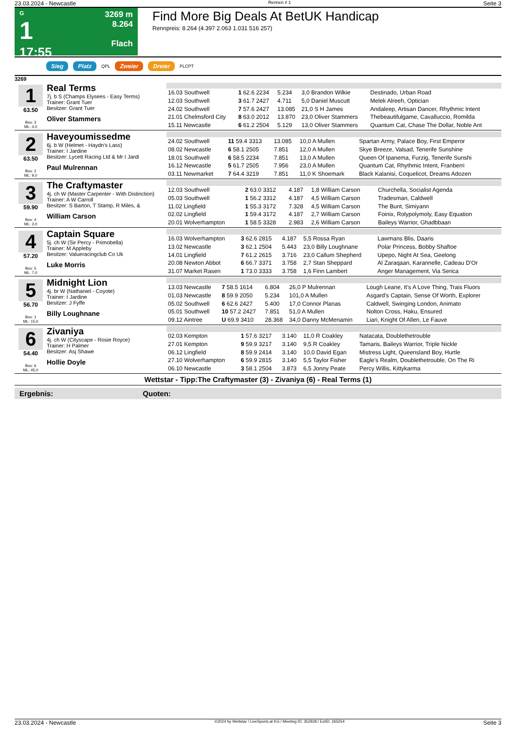23.03.2024 - Newcastle Rennen # 1 Seite 3
G
1
17:55
3269 m
8.264
Flach
Find More Big Deals At BetUK Handicap
Rennpreis: 8.264 (4.397 2.063 1.031 516 257)
Sieg Platz QPL Zweier Dreier PLCPT
3269
1
63.50
Box: 3
ML: 4,0
Real Terms
7j. b S (Champs Elysees - Easy Terms)
Trainer: Grant Tuer
Besitzer: Grant Tuer
Oliver Stammers
| 16.03 Southwell | 1 62.6 2234 | 5.234 | 3,0 Brandon Wilkie | Destinado, Urban Road |
| 12.03 Southwell | 3 61.7 2427 | 4.711 | 5,0 Daniel Muscutt | Melek Alreeh, Optician |
| 24.02 Southwell | 7 57.6 2427 | 13.085 | 21,0 S H James | Andaleep, Artisan Dancer, Rhythmic Intent |
| 21.01 Chelmsford City | 8 63.0 2012 | 13.870 | 23,0 Oliver Stammers | Thebeautifulgame, Cavalluccio, Romilda |
| 15.11 Newcastle | 6 61.2 2504 | 5.129 | 13,0 Oliver Stammers | Quantum Cat, Chase The Dollar, Noble Ant |
2
63.50
Box: 2
ML: 9,0
Haveyoumissedme
6j. b W (Helmet - Haydn's Lass)
Trainer: I Jardine
Besitzer: Lycett Racing Ltd & Mr I Jardi
Paul Mulrennan
| 24.02 Southwell | 11 59.4 3313 | 13.085 | 10,0 A Mullen | Spartan Army, Palace Boy, First Emperor |
| 08.02 Newcastle | 6 58.1 2505 | 7.851 | 12,0 A Mullen | Skye Breeze, Valsad, Tenerife Sunshine |
| 18.01 Southwell | 6 58.5 2234 | 7.851 | 13,0 A Mullen | Queen Of Ipanema, Furzig, Tenerife Sunshi |
| 16.12 Newcastle | 5 61.7 2505 | 7.956 | 23,0 A Mullen | Quantum Cat, Rhythmic Intent, Franberri |
| 03.11 Newmarket | 7 64.4 3219 | 7.851 | 11,0 K Shoemark | Black Kalanisi, Coquelicot, Dreams Adozen |
3
59.90
Box: 4
ML: 3,0
The Craftymaster
4j. ch W (Master Carpenter - With Distinction)
Trainer: A W Carroll
Besitzer: S Barton, T Stamp, R Miles, &
William Carson
| 12.03 Southwell | 2 63.0 3312 | 4.187 | 1,8 William Carson | Churchella, Socialist Agenda |
| 05.03 Southwell | 1 56.2 3312 | 4.187 | 4,5 William Carson | Tradesman, Caldwell |
| 11.02 Lingfield | 1 55.3 3172 | 7.328 | 4,5 William Carson | The Bunt, Simiyann |
| 02.02 Lingfield | 1 59.4 3172 | 4.187 | 2,7 William Carson | Foinix, Rolypolymoly, Easy Equation |
| 20.01 Wolverhampton | 1 58.5 3328 | 2.983 | 2,6 William Carson | Baileys Warrior, Ghadbbaan |
4
57.20
Box: 5
ML: 7,0
Captain Square
5j. ch W (Sir Percy - Primobella)
Trainer: M Appleby
Besitzer: Valueracingclub Co Uk
Luke Morris
| 16.03 Wolverhampton | 3 62.6 2815 | 4.187 | 5,5 Rossa Ryan | Lawmans Blis, Daaris |
| 13.02 Newcastle | 3 62.1 2504 | 5.443 | 23,0 Billy Loughnane | Polar Princess, Bobby Shaftoe |
| 14.01 Lingfield | 7 61.2 2615 | 3.716 | 23,0 Callum Shepherd | Upepo, Night At Sea, Geelong |
| 20.08 Newton Abbot | 6 66.7 3371 | 3.758 | 2,7 Stan Sheppard | Al Zaraqaan, Karannelle, Cadeau D'Or |
| 31.07 Market Rasen | 1 73.0 3333 | 3.758 | 1,6 Finn Lambert | Anger Management, Via Serica |
5
56.70
Box: 1
ML: 15,0
Midnight Lion
4j. br W (Nathaniel - Coyote)
Trainer: I Jardine
Besitzer: J Fyffe
Billy Loughnane
| 13.03 Newcastle | 7 58.5 1614 | 6.804 | 26,0 P Mulrennan | Lough Leane, It's A Love Thing, Trais Fluors |
| 01.03 Newcastle | 8 59.9 2050 | 5.234 | 101,0 A Mullen | Asgard's Captain, Sense Of Worth, Explorer |
| 05.02 Southwell | 6 62.6 2427 | 5.400 | 17,0 Connor Planas | Caldwell, Swinging London, Animato |
| 05.01 Southwell | 10 57.2 2427 | 7.851 | 51,0 A Mullen | Nolton Cross, Haku, Ensured |
| 09.12 Aintree | U 69.9 3410 | 28.368 | 34,0 Danny McMenamin | Liari, Knight Of Allen, Le Fauve |
6
54.40
Box: 6
ML: 45,0
Zivaniya
4j. ch W (Cityscape - Rosie Royce)
Trainer: H Palmer
Besitzer: Asj Shawe
Hollie Doyle
| 02.03 Kempton | 1 57.6 3217 | 3.140 | 11,0 R Coakley | Natacata, Doublethetrouble |
| 27.01 Kempton | 9 59.9 3217 | 3.140 | 9,5 R Coakley | Tamaris, Baileys Warrior, Triple Nickle |
| 06.12 Lingfield | 8 59.9 2414 | 3.140 | 10,0 David Egan | Mistress Light, Queensland Boy, Hurtle |
| 27.10 Wolverhampton | 6 59.9 2815 | 3.140 | 5,5 Taylor Fisher | Eagle's Realm, Doublethetrouble, On The Ri |
| 06.10 Newcastle | 3 58.1 2504 | 3.873 | 6,5 Jonny Peate | Percy Willis, Kittykarma |
Wettstar - Tipp:The Craftymaster (3) - Zivaniya (6) - Real Terms (1)
Ergebnis: Quoten:
23.03.2024 - Newcastle ©2024 by Wettstar / LiveSports.at KG / Meeting ID: 352928 / ExtID: 265254 Seite 3